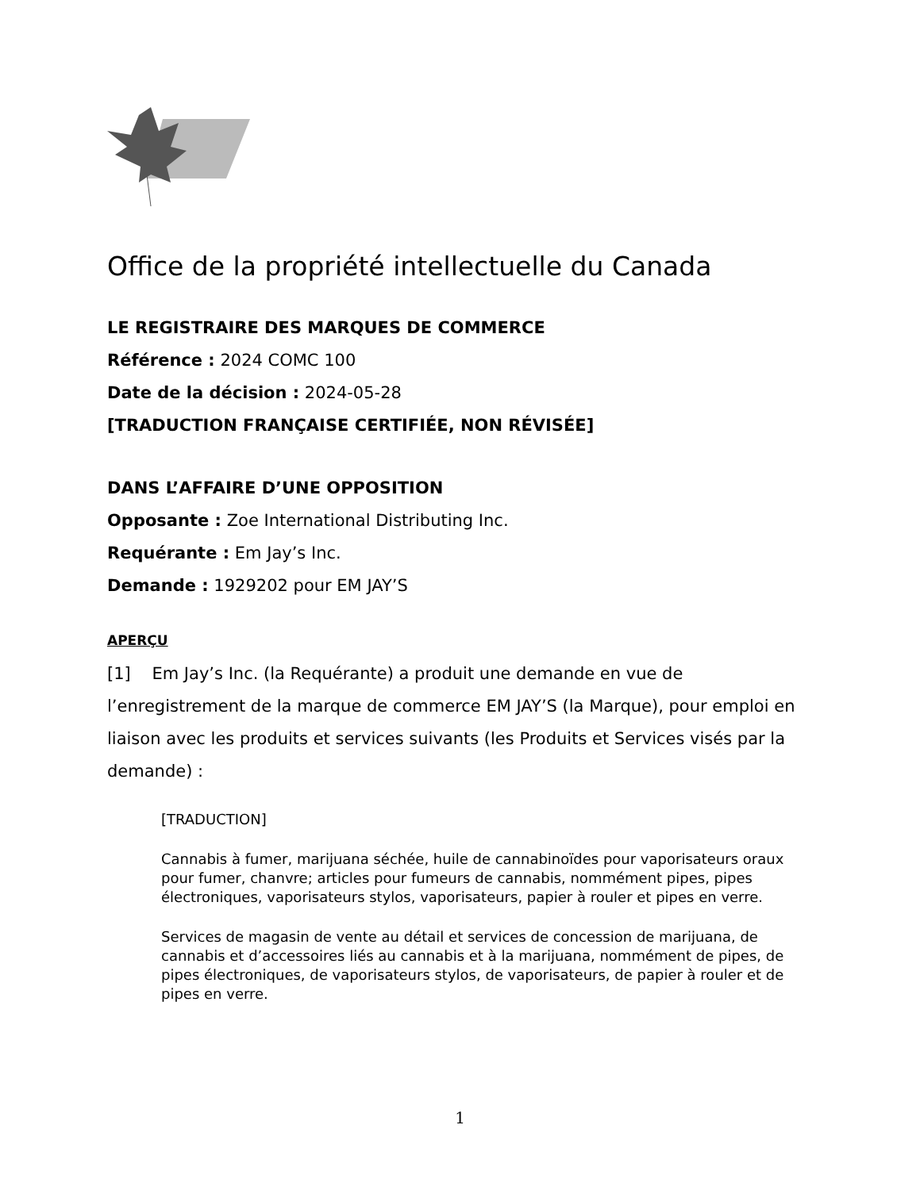Office de la propriété intellectuelle du Canada
LE REGISTRAIRE DES MARQUES DE COMMERCE
Référence : 2024 COMC 100
Date de la décision : 2024-05-28
[TRADUCTION FRANÇAISE CERTIFIÉE, NON RÉVISÉE]
DANS L’AFFAIRE D’UNE OPPOSITION
Opposante : Zoe International Distributing Inc.
Requérante : Em Jay’s Inc.
Demande : 1929202 pour EM JAY’S
APERÇU
[1] Em Jay’s Inc. (la Requérante) a produit une demande en vue de l’enregistrement de la marque de commerce EM JAY’S (la Marque), pour emploi en liaison avec les produits et services suivants (les Produits et Services visés par la demande) :
[TRADUCTION]
Cannabis à fumer, marijuana séchée, huile de cannabinoïdes pour vaporisateurs oraux pour fumer, chanvre; articles pour fumeurs de cannabis, nommément pipes, pipes électroniques, vaporisateurs stylos, vaporisateurs, papier à rouler et pipes en verre.
Services de magasin de vente au détail et services de concession de marijuana, de cannabis et d’accessoires liés au cannabis et à la marijuana, nommément de pipes, de pipes électroniques, de vaporisateurs stylos, de vaporisateurs, de papier à rouler et de pipes en verre.
1